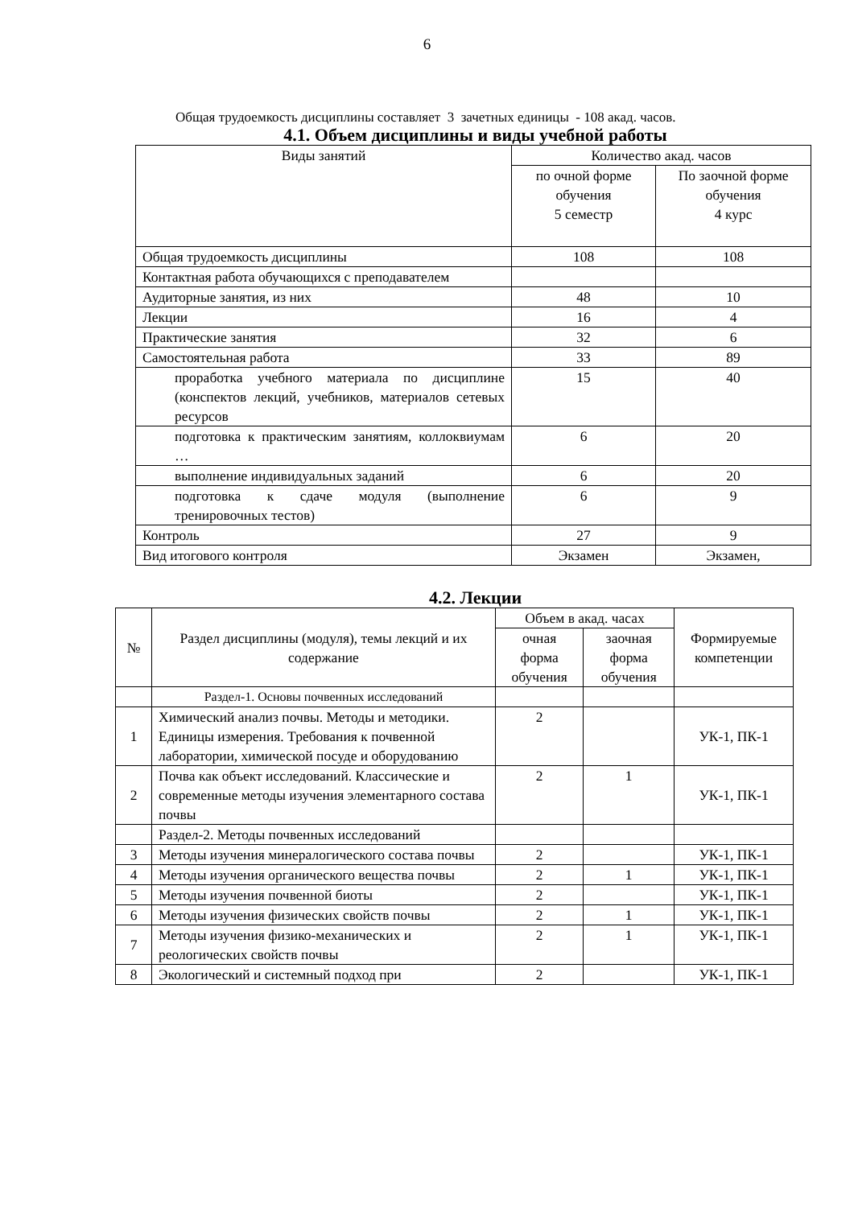6
Общая трудоемкость дисциплины составляет 3 зачетных единицы - 108 акад. часов.
4.1. Объем дисциплины и виды учебной работы
| Виды занятий | Количество акад. часов | |
| --- | --- | --- |
| | по очной форме обучения 5 семестр | По заочной форме обучения 4 курс |
| Общая трудоемкость дисциплины | 108 | 108 |
| Контактная работа обучающихся с преподавателем | | |
| Аудиторные занятия, из них | 48 | 10 |
| Лекции | 16 | 4 |
| Практические занятия | 32 | 6 |
| Самостоятельная работа | 33 | 89 |
| проработка учебного материала по дисциплине (конспектов лекций, учебников, материалов сетевых ресурсов | 15 | 40 |
| подготовка к практическим занятиям, коллоквиумам … | 6 | 20 |
| выполнение индивидуальных заданий | 6 | 20 |
| подготовка к сдаче модуля (выполнение тренировочных тестов) | 6 | 9 |
| Контроль | 27 | 9 |
| Вид итогового контроля | Экзамен | Экзамен, |
4.2. Лекции
| № | Раздел дисциплины (модуля), темы лекций и их содержание | Объем в акад. часах | | Формируемые компетенции |
| --- | --- | --- | --- | --- |
| | | очная форма обучения | заочная форма обучения | |
| | Раздел-1. Основы почвенных исследований | | | |
| 1 | Химический анализ почвы. Методы и методики. Единицы измерения. Требования к почвенной лаборатории, химической посуде и оборудованию | 2 | | УК-1, ПК-1 |
| 2 | Почва как объект исследований. Классические и современные методы изучения элементарного состава почвы | 2 | 1 | УК-1, ПК-1 |
| | Раздел-2. Методы почвенных исследований | | | |
| 3 | Методы изучения минералогического состава почвы | 2 | | УК-1, ПК-1 |
| 4 | Методы изучения органического вещества почвы | 2 | 1 | УК-1, ПК-1 |
| 5 | Методы изучения почвенной биоты | 2 | | УК-1, ПК-1 |
| 6 | Методы изучения физических свойств почвы | 2 | 1 | УК-1, ПК-1 |
| 7 | Методы изучения физико-механических и реологических свойств почвы | 2 | 1 | УК-1, ПК-1 |
| 8 | Экологический и системный подход при | 2 | | УК-1, ПК-1 |